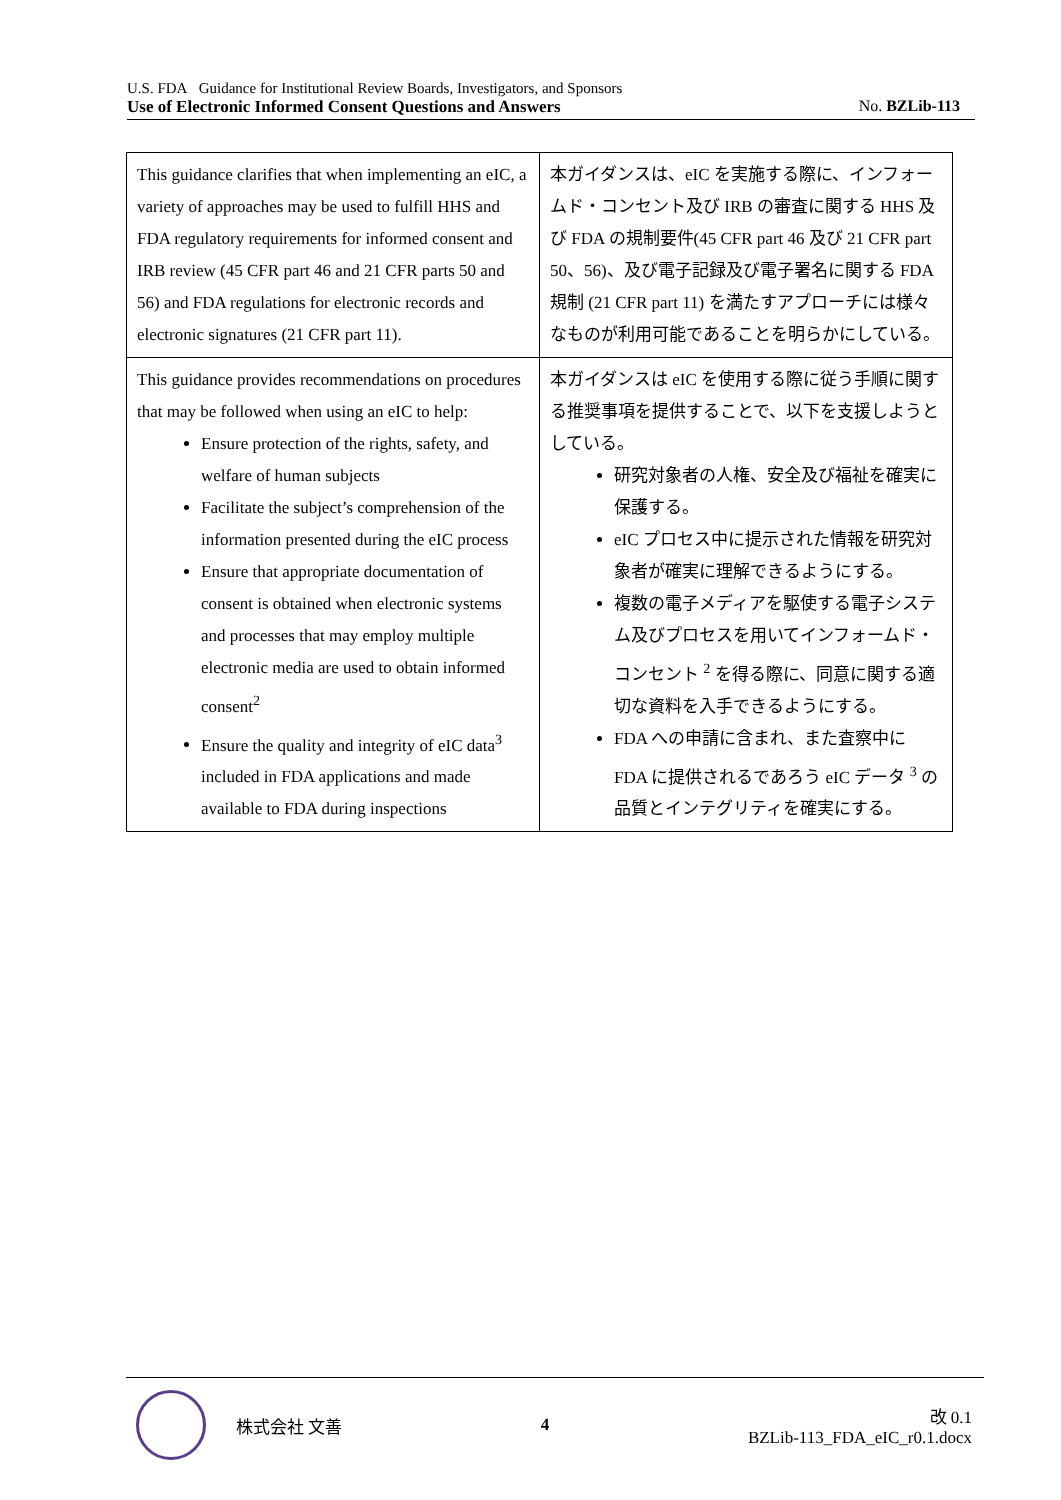U.S. FDA Guidance for Institutional Review Boards, Investigators, and Sponsors
Use of Electronic Informed Consent Questions and Answers No. BZLib-113
| This guidance clarifies that when implementing an eIC, a variety of approaches may be used to fulfill HHS and FDA regulatory requirements for informed consent and IRB review (45 CFR part 46 and 21 CFR parts 50 and 56) and FDA regulations for electronic records and electronic signatures (21 CFR part 11). | 本ガイダンスは、eIC を実施する際に、インフォームド・コンセント及び IRB の審査に関する HHS 及び FDA の規制要件(45 CFR part 46 及び 21 CFR part 50、56)、及び電子記録及び電子署名に関する FDA 規制 (21 CFR part 11) を満たすアプローチには様々なものが利用可能であることを明らかにしている。 |
| This guidance provides recommendations on procedures that may be followed when using an eIC to help: Ensure protection of the rights, safety, and welfare of human subjects Facilitate the subject’s comprehension of the information presented during the eIC process Ensure that appropriate documentation of consent is obtained when electronic systems and processes that may employ multiple electronic media are used to obtain informed consent<sup>2</sup> Ensure the quality and integrity of eIC data<sup>3</sup> included in FDA applications and made available to FDA during inspections | 本ガイダンスは eIC を使用する際に従う手順に関する推奨事項を提供することで、以下を支援しようとしている。 研究対象者の人権、安全及び福祉を確実に保護する。 eIC プロセス中に提示された情報を研究対象者が確実に理解できるようにする。 複数の電子メディアを駆使する電子システム及びプロセスを用いてインフォームド・コンセント <sup>2</sup> を得る際に、同意に関する適切な資料を入手できるようにする。 FDA への申請に含まれ、また査察中に FDA に提供されるであろう eIC データ <sup>3</sup> の品質とインテグリティを確実にする。 |
株式会社 文善 4
改 0.1
BZLib-113_FDA_eIC_r0.1.docx